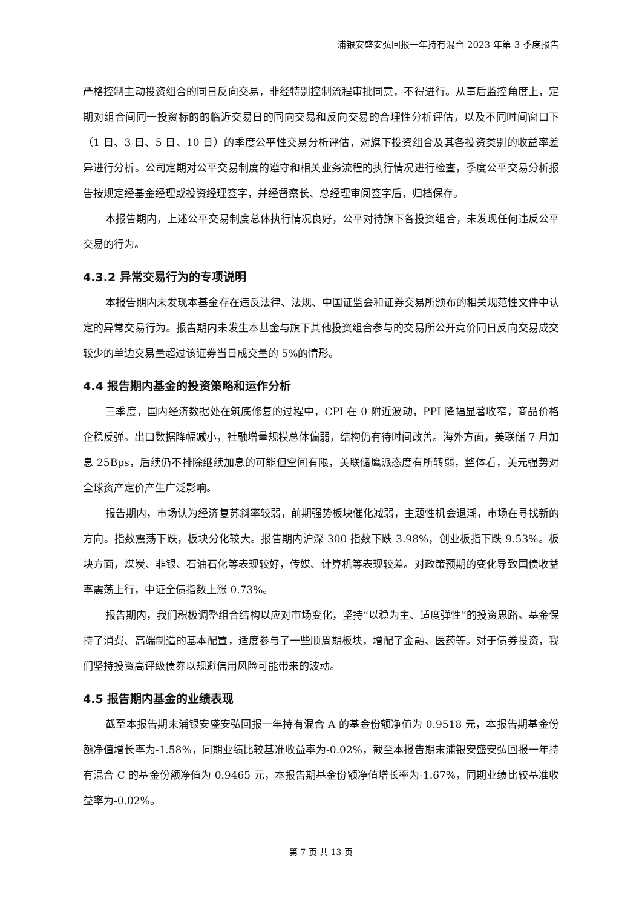浦银安盛安弘回报一年持有混合 2023 年第 3 季度报告
严格控制主动投资组合的同日反向交易，非经特别控制流程审批同意，不得进行。从事后监控角度上，定期对组合间同一投资标的的临近交易日的同向交易和反向交易的合理性分析评估，以及不同时间窗口下（1 日、3 日、5 日、10 日）的季度公平性交易分析评估，对旗下投资组合及其各投资类别的收益率差异进行分析。公司定期对公平交易制度的遵守和相关业务流程的执行情况进行检查，季度公平交易分析报告按规定经基金经理或投资经理签字，并经督察长、总经理审阅签字后，归档保存。
本报告期内，上述公平交易制度总体执行情况良好，公平对待旗下各投资组合，未发现任何违反公平交易的行为。
4.3.2 异常交易行为的专项说明
本报告期内未发现本基金存在违反法律、法规、中国证监会和证券交易所颁布的相关规范性文件中认定的异常交易行为。报告期内未发生本基金与旗下其他投资组合参与的交易所公开竞价同日反向交易成交较少的单边交易量超过该证券当日成交量的 5%的情形。
4.4 报告期内基金的投资策略和运作分析
三季度，国内经济数据处在筑底修复的过程中，CPI 在 0 附近波动，PPI 降幅显著收窄，商品价格企稳反弹。出口数据降幅减小，社融增量规模总体偏弱，结构仍有待时间改善。海外方面，美联储 7 月加息 25Bps，后续仍不排除继续加息的可能但空间有限，美联储鹰派态度有所转弱，整体看，美元强势对全球资产定价产生广泛影响。
报告期内，市场认为经济复苏斜率较弱，前期强势板块催化减弱，主题性机会退潮，市场在寻找新的方向。指数震荡下跌，板块分化较大。报告期内沪深 300 指数下跌 3.98%，创业板指下跌 9.53%。板块方面，煤炭、非银、石油石化等表现较好，传媒、计算机等表现较差。对政策预期的变化导致国债收益率震荡上行，中证全债指数上涨 0.73%。
报告期内，我们积极调整组合结构以应对市场变化，坚持“以稳为主、适度弹性”的投资思路。基金保持了消费、高端制造的基本配置，适度参与了一些顺周期板块，增配了金融、医药等。对于债券投资，我们坚持投资高评级债券以规避信用风险可能带来的波动。
4.5 报告期内基金的业绩表现
截至本报告期末浦银安盛安弘回报一年持有混合 A 的基金份额净值为 0.9518 元，本报告期基金份额净值增长率为-1.58%，同期业绩比较基准收益率为-0.02%，截至本报告期末浦银安盛安弘回报一年持有混合 C 的基金份额净值为 0.9465 元，本报告期基金份额净值增长率为-1.67%，同期业绩比较基准收益率为-0.02%。
第 7 页 共 13 页